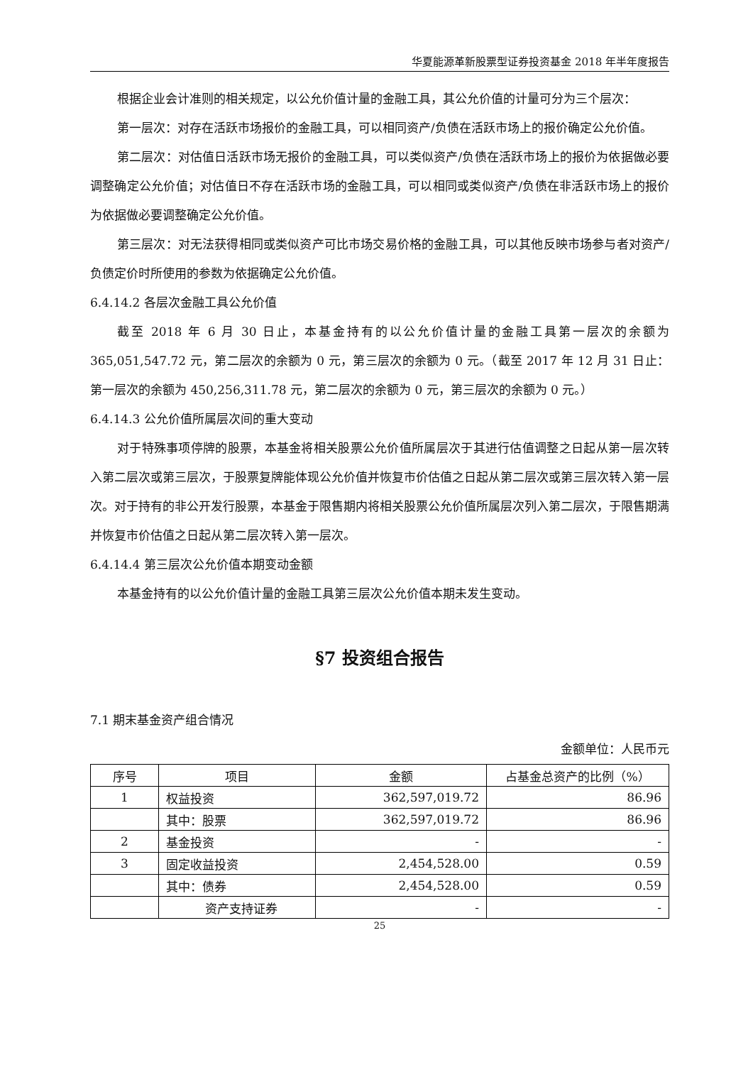华夏能源革新股票型证券投资基金 2018 年半年度报告
根据企业会计准则的相关规定，以公允价值计量的金融工具，其公允价值的计量可分为三个层次：
第一层次：对存在活跃市场报价的金融工具，可以相同资产/负债在活跃市场上的报价确定公允价值。
第二层次：对估值日活跃市场无报价的金融工具，可以类似资产/负债在活跃市场上的报价为依据做必要调整确定公允价值；对估值日不存在活跃市场的金融工具，可以相同或类似资产/负债在非活跃市场上的报价为依据做必要调整确定公允价值。
第三层次：对无法获得相同或类似资产可比市场交易价格的金融工具，可以其他反映市场参与者对资产/负债定价时所使用的参数为依据确定公允价值。
6.4.14.2 各层次金融工具公允价值
截至 2018 年 6 月 30 日止，本基金持有的以公允价值计量的金融工具第一层次的余额为 365,051,547.72 元，第二层次的余额为 0 元，第三层次的余额为 0 元。（截至 2017 年 12 月 31 日止：第一层次的余额为 450,256,311.78 元，第二层次的余额为 0 元，第三层次的余额为 0 元。）
6.4.14.3 公允价值所属层次间的重大变动
对于特殊事项停牌的股票，本基金将相关股票公允价值所属层次于其进行估值调整之日起从第一层次转入第二层次或第三层次，于股票复牌能体现公允价值并恢复市价估值之日起从第二层次或第三层次转入第一层次。对于持有的非公开发行股票，本基金于限售期内将相关股票公允价值所属层次列入第二层次，于限售期满并恢复市价估值之日起从第二层次转入第一层次。
6.4.14.4 第三层次公允价值本期变动金额
本基金持有的以公允价值计量的金融工具第三层次公允价值本期未发生变动。
§7 投资组合报告
7.1 期末基金资产组合情况
金额单位：人民币元
| 序号 | 项目 | 金额 | 占基金总资产的比例（%） |
| --- | --- | --- | --- |
| 1 | 权益投资 | 362,597,019.72 | 86.96 |
| | 其中：股票 | 362,597,019.72 | 86.96 |
| 2 | 基金投资 | - | - |
| 3 | 固定收益投资 | 2,454,528.00 | 0.59 |
| | 其中：债券 | 2,454,528.00 | 0.59 |
| | 资产支持证券 | - | - |
25